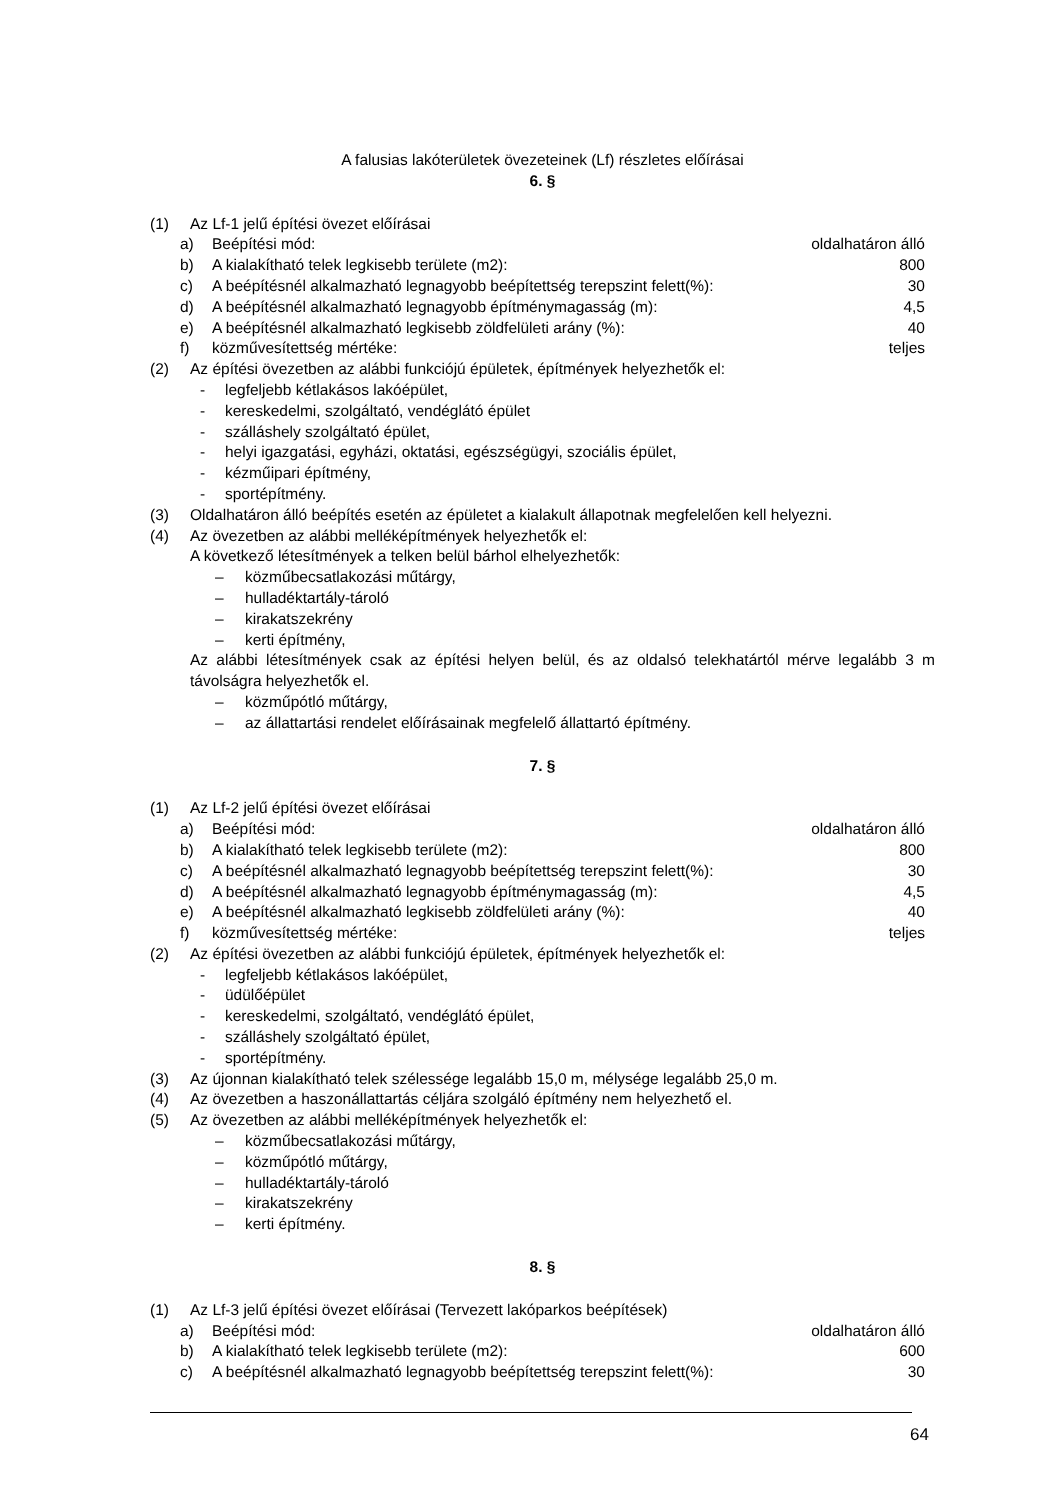A falusias lakóterületek övezeteinek (Lf) részletes előírásai
6. §
(1) Az Lf-1 jelű építési övezet előírásai
a) Beépítési mód: oldalhatáron álló
b) A kialakítható telek legkisebb területe (m2): 800
c) A beépítésnél alkalmazható legnagyobb beépítettség terepszint felett(%): 30
d) A beépítésnél alkalmazható legnagyobb építménymagasság (m): 4,5
e) A beépítésnél alkalmazható legkisebb zöldfelületi arány (%): 40
f) közművesítettség mértéke: teljes
(2) Az építési övezetben az alábbi funkciójú épületek, építmények helyezhetők el:
- legfeljebb kétlakásos lakóépület,
- kereskedelmi, szolgáltató, vendéglátó épület
- szálláshely szolgáltató épület,
- helyi igazgatási, egyházi, oktatási, egészségügyi, szociális épület,
- kézműipari építmény,
- sportépítmény.
(3) Oldalhatáron álló beépítés esetén az épületet a kialakult állapotnak megfelelően kell helyezni.
(4) Az övezetben az alábbi melléképítmények helyezhetők el:
A következő létesítmények a telken belül bárhol elhelyezhetők:
– közműbecsatlakozási műtárgy,
– hulladéktartály-tároló
– kirakatszekrény
– kerti építmény,
Az alábbi létesítmények csak az építési helyen belül, és az oldalsó telekhatártól mérve legalább 3 m távolságra helyezhetők el.
– közműpótló műtárgy,
– az állattartási rendelet előírásainak megfelelő állattartó építmény.
7. §
(1) Az Lf-2 jelű építési övezet előírásai
a) Beépítési mód: oldalhatáron álló
b) A kialakítható telek legkisebb területe (m2): 800
c) A beépítésnél alkalmazható legnagyobb beépítettség terepszint felett(%): 30
d) A beépítésnél alkalmazható legnagyobb építménymagasság (m): 4,5
e) A beépítésnél alkalmazható legkisebb zöldfelületi arány (%): 40
f) közművesítettség mértéke: teljes
(2) Az építési övezetben az alábbi funkciójú épületek, építmények helyezhetők el:
- legfeljebb kétlakásos lakóépület,
- üdülőépület
- kereskedelmi, szolgáltató, vendéglátó épület,
- szálláshely szolgáltató épület,
- sportépítmény.
(3) Az újonnan kialakítható telek szélessége legalább 15,0 m, mélysége legalább 25,0 m.
(4) Az övezetben a haszonállattartás céljára szolgáló építmény nem helyezhető el.
(5) Az övezetben az alábbi melléképítmények helyezhetők el:
– közműbecsatlakozási műtárgy,
– közműpótló műtárgy,
– hulladéktartály-tároló
– kirakatszekrény
– kerti építmény.
8. §
(1) Az Lf-3 jelű építési övezet előírásai (Tervezett lakóparkos beépítések)
a) Beépítési mód: oldalhatáron álló
b) A kialakítható telek legkisebb területe (m2): 600
c) A beépítésnél alkalmazható legnagyobb beépítettség terepszint felett(%): 30
64